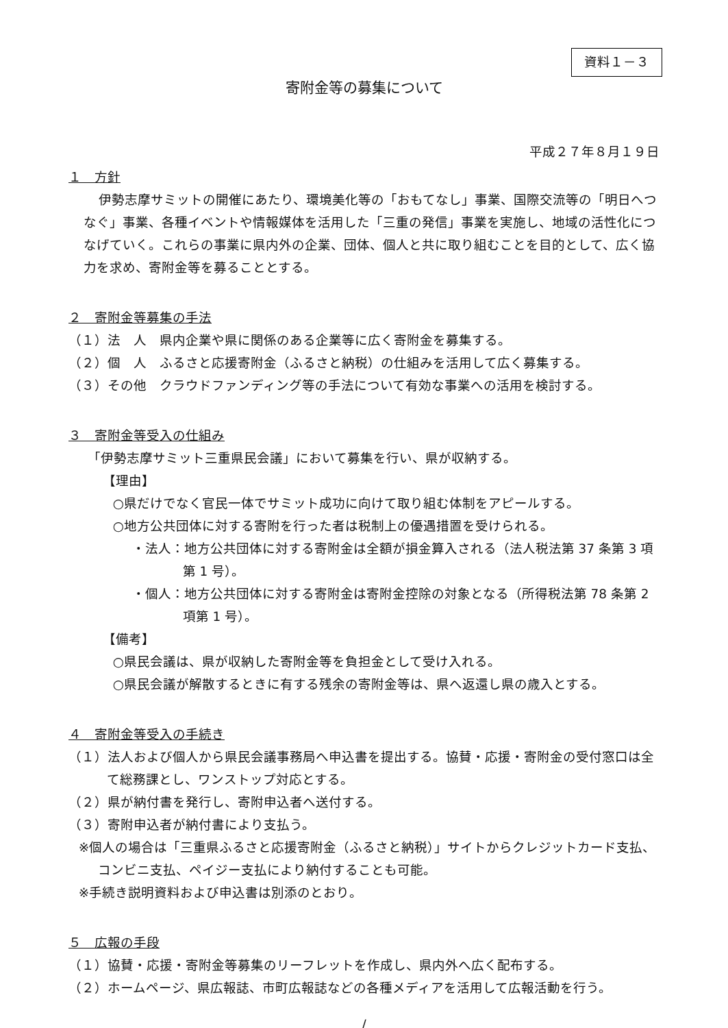資料１－３
寄附金等の募集について
平成２７年８月１９日
１　方針
伊勢志摩サミットの開催にあたり、環境美化等の「おもてなし」事業、国際交流等の「明日へつなぐ」事業、各種イベントや情報媒体を活用した「三重の発信」事業を実施し、地域の活性化につなげていく。これらの事業に県内外の企業、団体、個人と共に取り組むことを目的として、広く協力を求め、寄附金等を募ることとする。
２　寄附金等募集の手法
（１）法　人　県内企業や県に関係のある企業等に広く寄附金を募集する。
（２）個　人　ふるさと応援寄附金（ふるさと納税）の仕組みを活用して広く募集する。
（３）その他　クラウドファンディング等の手法について有効な事業への活用を検討する。
３　寄附金等受入の仕組み
「伊勢志摩サミット三重県民会議」において募集を行い、県が収納する。
【理由】
○県だけでなく官民一体でサミット成功に向けて取り組む体制をアピールする。
○地方公共団体に対する寄附を行った者は税制上の優遇措置を受けられる。
・法人：地方公共団体に対する寄附金は全額が損金算入される（法人税法第 37 条第 3 項第 1 号）。
・個人：地方公共団体に対する寄附金は寄附金控除の対象となる（所得税法第 78 条第 2 項第 1 号）。
【備考】
○県民会議は、県が収納した寄附金等を負担金として受け入れる。
○県民会議が解散するときに有する残余の寄附金等は、県へ返還し県の歳入とする。
４　寄附金等受入の手続き
（１）法人および個人から県民会議事務局へ申込書を提出する。協賛・応援・寄附金の受付窓口は全て総務課とし、ワンストップ対応とする。
（２）県が納付書を発行し、寄附申込者へ送付する。
（３）寄附申込者が納付書により支払う。
※個人の場合は「三重県ふるさと応援寄附金（ふるさと納税）」サイトからクレジットカード支払、コンビニ支払、ペイジー支払により納付することも可能。
※手続き説明資料および申込書は別添のとおり。
５　広報の手段
（１）協賛・応援・寄附金等募集のリーフレットを作成し、県内外へ広く配布する。
（２）ホームページ、県広報誌、市町広報誌などの各種メディアを活用して広報活動を行う。
/